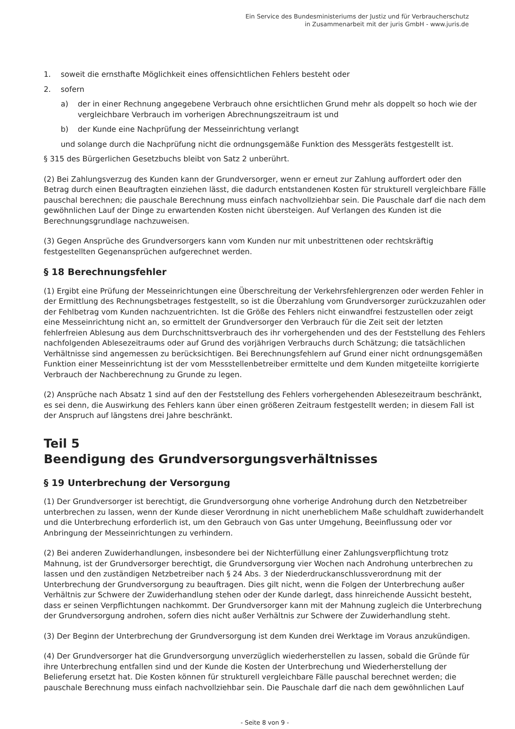Ein Service des Bundesministeriums der Justiz und für Verbraucherschutz
in Zusammenarbeit mit der juris GmbH - www.juris.de
1. soweit die ernsthafte Möglichkeit eines offensichtlichen Fehlers besteht oder
2. sofern
a) der in einer Rechnung angegebene Verbrauch ohne ersichtlichen Grund mehr als doppelt so hoch wie der vergleichbare Verbrauch im vorherigen Abrechnungszeitraum ist und
b) der Kunde eine Nachprüfung der Messeinrichtung verlangt
und solange durch die Nachprüfung nicht die ordnungsgemäße Funktion des Messgeräts festgestellt ist.
§ 315 des Bürgerlichen Gesetzbuchs bleibt von Satz 2 unberührt.
(2) Bei Zahlungsverzug des Kunden kann der Grundversorger, wenn er erneut zur Zahlung auffordert oder den Betrag durch einen Beauftragten einziehen lässt, die dadurch entstandenen Kosten für strukturell vergleichbare Fälle pauschal berechnen; die pauschale Berechnung muss einfach nachvollziehbar sein. Die Pauschale darf die nach dem gewöhnlichen Lauf der Dinge zu erwartenden Kosten nicht übersteigen. Auf Verlangen des Kunden ist die Berechnungsgrundlage nachzuweisen.
(3) Gegen Ansprüche des Grundversorgers kann vom Kunden nur mit unbestrittenen oder rechtskräftig festgestellten Gegenansprüchen aufgerechnet werden.
§ 18 Berechnungsfehler
(1) Ergibt eine Prüfung der Messeinrichtungen eine Überschreitung der Verkehrsfehlergrenzen oder werden Fehler in der Ermittlung des Rechnungsbetrages festgestellt, so ist die Überzahlung vom Grundversorger zurückzuzahlen oder der Fehlbetrag vom Kunden nachzuentrichten. Ist die Größe des Fehlers nicht einwandfrei festzustellen oder zeigt eine Messeinrichtung nicht an, so ermittelt der Grundversorger den Verbrauch für die Zeit seit der letzten fehlerfreien Ablesung aus dem Durchschnittsverbrauch des ihr vorhergehenden und des der Feststellung des Fehlers nachfolgenden Ablesezeitraums oder auf Grund des vorjährigen Verbrauchs durch Schätzung; die tatsächlichen Verhältnisse sind angemessen zu berücksichtigen. Bei Berechnungsfehlern auf Grund einer nicht ordnungsgemäßen Funktion einer Messeinrichtung ist der vom Messstellenbetreiber ermittelte und dem Kunden mitgeteilte korrigierte Verbrauch der Nachberechnung zu Grunde zu legen.
(2) Ansprüche nach Absatz 1 sind auf den der Feststellung des Fehlers vorhergehenden Ablesezeitraum beschränkt, es sei denn, die Auswirkung des Fehlers kann über einen größeren Zeitraum festgestellt werden; in diesem Fall ist der Anspruch auf längstens drei Jahre beschränkt.
Teil 5
Beendigung des Grundversorgungsverhältnisses
§ 19 Unterbrechung der Versorgung
(1) Der Grundversorger ist berechtigt, die Grundversorgung ohne vorherige Androhung durch den Netzbetreiber unterbrechen zu lassen, wenn der Kunde dieser Verordnung in nicht unerheblichem Maße schuldhaft zuwiderhandelt und die Unterbrechung erforderlich ist, um den Gebrauch von Gas unter Umgehung, Beeinflussung oder vor Anbringung der Messeinrichtungen zu verhindern.
(2) Bei anderen Zuwiderhandlungen, insbesondere bei der Nichterfüllung einer Zahlungsverpflichtung trotz Mahnung, ist der Grundversorger berechtigt, die Grundversorgung vier Wochen nach Androhung unterbrechen zu lassen und den zuständigen Netzbetreiber nach § 24 Abs. 3 der Niederdruckanschlussverordnung mit der Unterbrechung der Grundversorgung zu beauftragen. Dies gilt nicht, wenn die Folgen der Unterbrechung außer Verhältnis zur Schwere der Zuwiderhandlung stehen oder der Kunde darlegt, dass hinreichende Aussicht besteht, dass er seinen Verpflichtungen nachkommt. Der Grundversorger kann mit der Mahnung zugleich die Unterbrechung der Grundversorgung androhen, sofern dies nicht außer Verhältnis zur Schwere der Zuwiderhandlung steht.
(3) Der Beginn der Unterbrechung der Grundversorgung ist dem Kunden drei Werktage im Voraus anzukündigen.
(4) Der Grundversorger hat die Grundversorgung unverzüglich wiederherstellen zu lassen, sobald die Gründe für ihre Unterbrechung entfallen sind und der Kunde die Kosten der Unterbrechung und Wiederherstellung der Belieferung ersetzt hat. Die Kosten können für strukturell vergleichbare Fälle pauschal berechnet werden; die pauschale Berechnung muss einfach nachvollziehbar sein. Die Pauschale darf die nach dem gewöhnlichen Lauf
- Seite 8 von 9 -